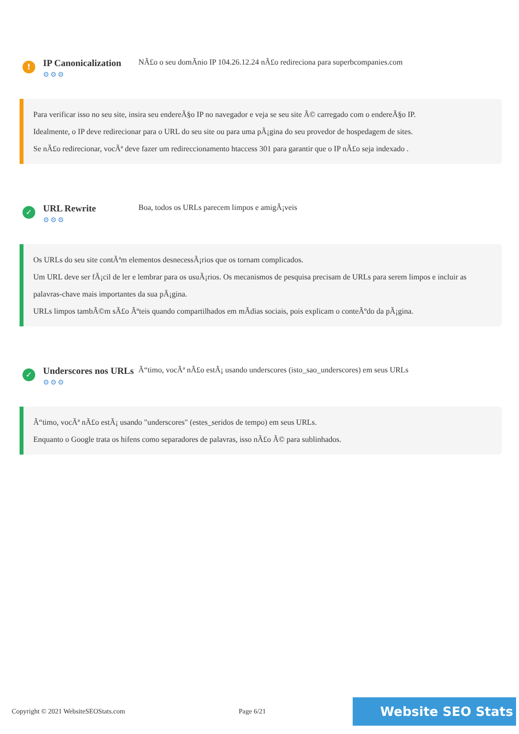!
IP Canonicalization
⚙⚙⚙
NÃ£o o seu domÃ­nio IP 104.26.12.24 nÃ£o redireciona para superbcompanies.com
Para verificar isso no seu site, insira seu endereÃ§o IP no navegador e veja se seu site Ã© carregado com o endereÃ§o IP.
Idealmente, o IP deve redirecionar para o URL do seu site ou para uma pÃ¡gina do seu provedor de hospedagem de sites.
Se nÃ£o redirecionar, vocÃª deve fazer um redireccionamento htaccess 301 para garantir que o IP nÃ£o seja indexado .
✓
URL Rewrite
⚙⚙⚙
Boa, todos os URLs parecem limpos e amigÃ¡veis
Os URLs do seu site contÃªm elementos desnecessÃ¡rios que os tornam complicados.
Um URL deve ser fÃ¡cil de ler e lembrar para os usuÃ¡rios. Os mecanismos de pesquisa precisam de URLs para serem limpos e incluir as palavras-chave mais importantes da sua pÃ¡gina.
URLs limpos tambÃ©m sÃ£o Ãºteis quando compartilhados em mÃ­dias sociais, pois explicam o conteÃºdo da pÃ¡gina.
✓
Underscores nos URLs
⚙⚙⚙
Ã“timo, vocÃª nÃ£o estÃ¡ usando underscores (isto_sao_underscores) em seus URLs
Ã“timo, vocÃª nÃ£o estÃ¡ usando "underscores" (estes_seridos de tempo) em seus URLs.
Enquanto o Google trata os hifens como separadores de palavras, isso nÃ£o Ã© para sublinhados.
Copyright © 2021 WebsiteSEOStats.com Page 6/21 Website SEO Stats